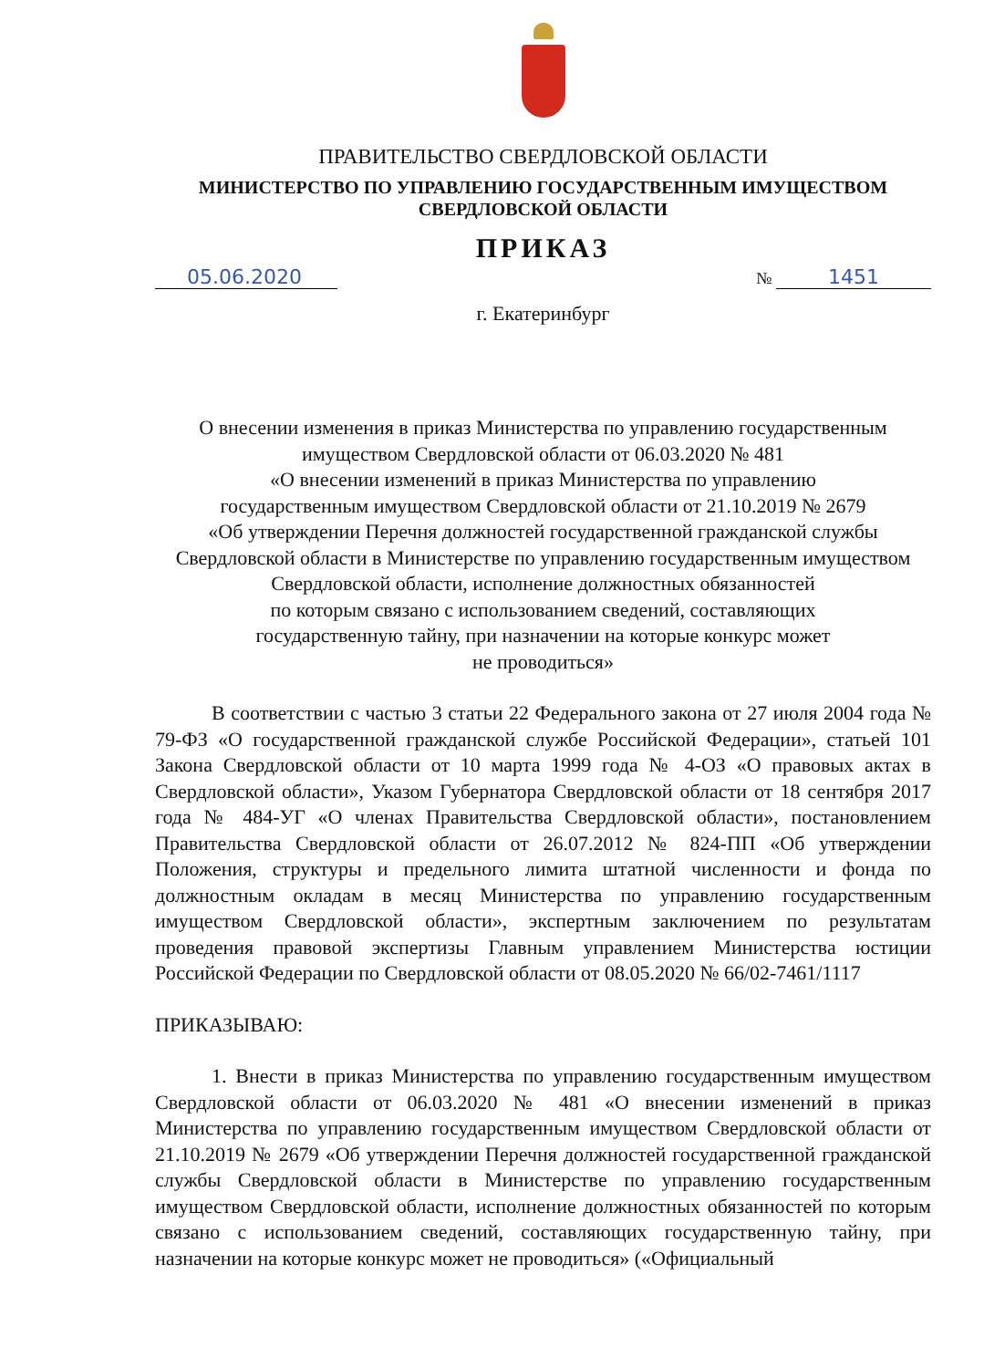ПРАВИТЕЛЬСТВО СВЕРДЛОВСКОЙ ОБЛАСТИ
МИНИСТЕРСТВО ПО УПРАВЛЕНИЮ ГОСУДАРСТВЕННЫМ ИМУЩЕСТВОМ
СВЕРДЛОВСКОЙ ОБЛАСТИ
ПРИКАЗ
05.06.2020 № 1451
г. Екатеринбург
О внесении изменения в приказ Министерства по управлению государственным имуществом Свердловской области от 06.03.2020 № 481
«О внесении изменений в приказ Министерства по управлению
государственным имуществом Свердловской области от 21.10.2019 № 2679
«Об утверждении Перечня должностей государственной гражданской службы Свердловской области в Министерстве по управлению государственным имуществом Свердловской области, исполнение должностных обязанностей
по которым связано с использованием сведений, составляющих
государственную тайну, при назначении на которые конкурс может
не проводиться»
В соответствии с частью 3 статьи 22 Федерального закона от 27 июля 2004 года № 79-ФЗ «О государственной гражданской службе Российской Федерации», статьей 101 Закона Свердловской области от 10 марта 1999 года № 4-ОЗ «О правовых актах в Свердловской области», Указом Губернатора Свердловской области от 18 сентября 2017 года № 484-УГ «О членах Правительства Свердловской области», постановлением Правительства Свердловской области от 26.07.2012 № 824-ПП «Об утверждении Положения, структуры и предельного лимита штатной численности и фонда по должностным окладам в месяц Министерства по управлению государственным имуществом Свердловской области», экспертным заключением по результатам проведения правовой экспертизы Главным управлением Министерства юстиции Российской Федерации по Свердловской области от 08.05.2020 № 66/02-7461/1117
ПРИКАЗЫВАЮ:
1. Внести в приказ Министерства по управлению государственным имуществом Свердловской области от 06.03.2020 № 481 «О внесении изменений в приказ Министерства по управлению государственным имуществом Свердловской области от 21.10.2019 № 2679 «Об утверждении Перечня должностей государственной гражданской службы Свердловской области в Министерстве по управлению государственным имуществом Свердловской области, исполнение должностных обязанностей по которым связано с использованием сведений, составляющих государственную тайну, при назначении на которые конкурс может не проводиться» («Официальный